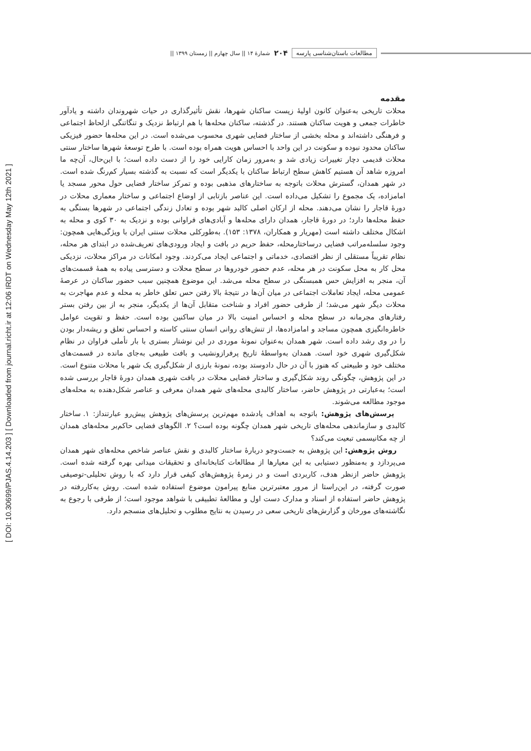[ DOI: 10.30699/PJAS.4.14.203 ] [ Downloaded from journal.richt.ir at 12:06 IRDT on Wednesday May 12th 2021 ]
مطالعات باستان‌شناسی پارسه ۲۰۴ شمارۀ ۱۴ || سال چهارم || زمستان ۱۳۹۹ ||
مقدمه
محلات تاریخی به‌عنوان کانون اولیۀ زیست ساکنان شهرها، نقش تأثیرگذاری در حیات شهروندان داشته و یادآور خاطرات جمعی و هویت ساکنان هستند. در گذشته، ساکنان محله‌ها با هم ارتباط نزدیک و تنگاتنگی ازلحاظ اجتماعی و فرهنگی داشته‌اند و محله بخشی از ساختار فضایی شهری محسوب می‌شده است. در این محله‌ها حضور فیزیکی ساکنان محدود نبوده و سکونت در این واحد با احساس هویت همراه بوده است. با طرح توسعۀ شهرها ساختار سنتی محلات قدیمی دچار تغییرات زیادی شد و به‌مرور زمان کارایی خود را از دست داده است؛ با این‌حال، آن‌چه ما امروزه شاهد آن هستیم کاهش سطح ارتباط ساکنان با یکدیگر است که نسبت به گذشته بسیار کم‌رنگ شده است. در شهر همدان، گسترش محلات باتوجه به ساختارهای مذهبی بوده و تمرکز ساختار فضایی حول محور مسجد یا امامزاده، یک مجموع را تشکیل می‌داده است. این عناصر بازتابی از اوضاع اجتماعی و ساختار معماری محلات در دورۀ قاجار را نشان می‌دهند. محله از ارکان اصلی کالبد شهر بوده و تعادل زندگی اجتماعی در شهرها بستگی به حفظ محله‌ها دارد؛ در دورۀ قاجار، همدان دارای محله‌ها و آبادی‌های فراوانی بوده و نزدیک به ۳۰ کوی و محله به اشکال مختلف داشته است (مهریار و همکاران، ۱۳۷۸: ۱۵۳). به‌طورکلی محلات سنتی ایران با ویژگی‌هایی همچون: وجود سلسله‌مراتب فضایی درساختارمحله، حفظ حریم در بافت و ایجاد ورودی‌های تعریف‌شده در ابتدای هر محله، نظام تقریباً مستقلی از نظر اقتصادی، خدماتی و اجتماعی ایجاد می‌کردند. وجود امکانات در مراکز محلات، نزدیکی محل کار به محل سکونت در هر محله، عدم حضور خودروها در سطح محلات و دسترسی پیاده به همۀ قسمت‌های آن، منجر به افزایش حس همبستگی در سطح محله می‌شد. این موضوع همچنین سبب حضور ساکنان در عرصۀ عمومی محله، ایجاد تعاملات اجتماعی در میان آن‌ها در نتیجۀ بالا رفتن حس تعلق خاطر به محله و عدم مهاجرت به محلات دیگر شهر می‌شد؛ از طرفی حضور افراد و شناخت متقابل آن‌ها از یکدیگر، منجر به از بین رفتن بستر رفتارهای مجرمانه در سطح محله و احساس امنیت بالا در میان ساکنین بوده است. حفظ و تقویت عوامل خاطره‌انگیزی همچون مساجد و امامزاده‌ها، از تنش‌های روانی انسان سنتی کاسته و احساس تعلق و ریشه‌دار بودن را در وی رشد داده است. شهر همدان به‌عنوان نمونۀ موردی در این نوشتار بستری با بار تأملی فراوان در نظام شکل‌گیری شهری خود است. همدان به‌واسطۀ تاریخ پرفرازونشیب و بافت طبیعی به‌جای مانده در قسمت‌های مختلف خود و طبیعتی که هنوز با آن در حال دادوستد بوده، نمونۀ بارزی از شکل‌گیری یک شهر با محلات متنوع است. در این پژوهش، چگونگی روند شکل‌گیری و ساختار فضایی محلات در بافت شهری همدان دورۀ قاجار بررسی شده است؛ به‌عبارتی در پژوهش حاضر، ساختار کالبدی محله‌های شهر همدان معرفی و عناصر شکل‌دهنده به محله‌های موجود مطالعه می‌شوند.
پرسش‌های پژوهش: باتوجه به اهداف یادشده مهم‌ترین پرسش‌های پژوهش پیش‌رو عبارتنداز: ۱. ساختار کالبدی و سازماندهی محله‌های تاریخی شهر همدان چگونه بوده است؟ ۲. الگوهای فضایی حاکم‌بر محله‌های همدان از چه مکانیسمی تبعیت می‌کند؟
روش پژوهش: این پژوهش به جست‌وجو دربارۀ ساختار کالبدی و نقش عناصر شاخص محله‌های شهر همدان می‌پردازد و به‌منظور دستیابی به این معیارها از مطالعات کتابخانه‌ای و تحقیقات میدانی بهره گرفته شده است. پژوهش حاضر ازنظر هدف، کاربردی است و در زمرۀ پژوهش‌های کیفی قرار دارد که با روش تحلیلی-توصیفی صورت گرفته، در این‌راستا از مرور معتبرترین منابع پیرامون موضوع استفاده شده است. روش به‌کاررفته در پژوهش حاضر استفاده از اسناد و مدارک دست اول و مطالعۀ تطبیقی با شواهد موجود است؛ از طرفی با رجوع به نگاشته‌های مورخان و گزارش‌های تاریخی سعی در رسیدن به نتایج مطلوب و تحلیل‌های منسجم دارد.